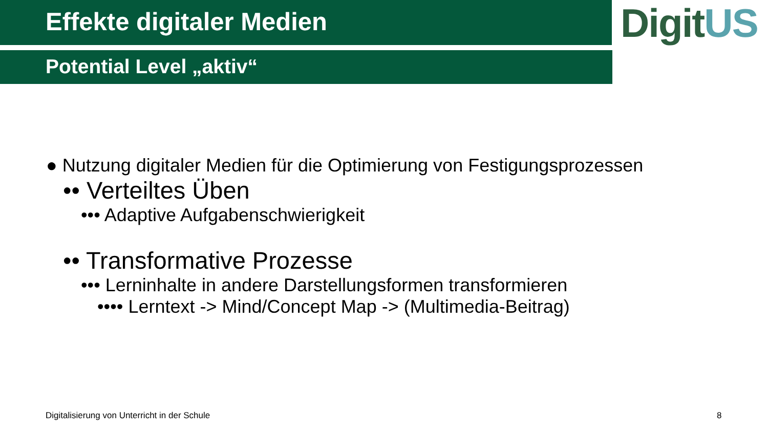Effekte digitaler Medien
Potential Level „aktiv“
DigitUS
● Nutzung digitaler Medien für die Optimierung von Festigungsprozessen
•• Verteiltes Üben
••• Adaptive Aufgabenschwierigkeit
•• Transformative Prozesse
••• Lerninhalte in andere Darstellungsformen transformieren
•••• Lerntext -> Mind/Concept Map -> (Multimedia-Beitrag)
Digitalisierung von Unterricht in der Schule
8